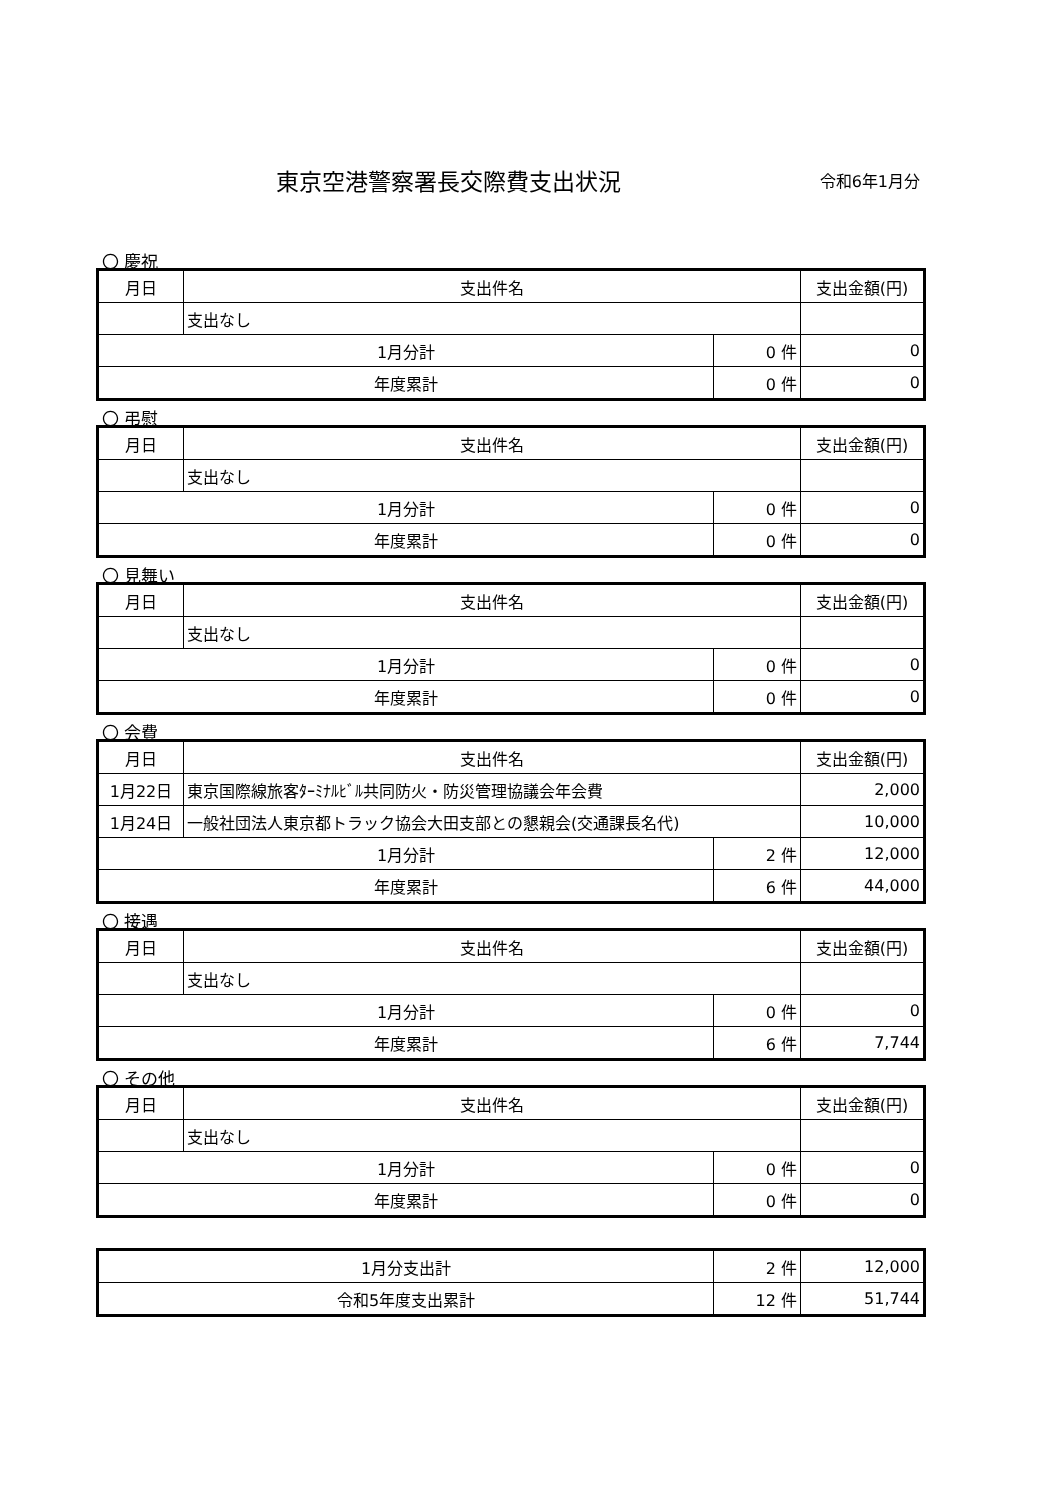東京空港警察署長交際費支出状況
令和6年1月分
〇 慶祝
| 月日 | 支出件名 | | 支出金額(円) |
| --- | --- | --- | --- |
| | 支出なし | | |
| 1月分計 | | 0 件 | 0 |
| 年度累計 | | 0 件 | 0 |
〇 弔慰
| 月日 | 支出件名 | | 支出金額(円) |
| --- | --- | --- | --- |
| | 支出なし | | |
| 1月分計 | | 0 件 | 0 |
| 年度累計 | | 0 件 | 0 |
〇 見舞い
| 月日 | 支出件名 | | 支出金額(円) |
| --- | --- | --- | --- |
| | 支出なし | | |
| 1月分計 | | 0 件 | 0 |
| 年度累計 | | 0 件 | 0 |
〇 会費
| 月日 | 支出件名 | | 支出金額(円) |
| --- | --- | --- | --- |
| 1月22日 | 東京国際線旅客ﾀｰﾐﾅﾙﾋﾞﾙ共同防火・防災管理協議会年会費 | | 2,000 |
| 1月24日 | 一般社団法人東京都トラック協会大田支部との懇親会(交通課長名代) | | 10,000 |
| 1月分計 | | 2 件 | 12,000 |
| 年度累計 | | 6 件 | 44,000 |
〇 接遇
| 月日 | 支出件名 | | 支出金額(円) |
| --- | --- | --- | --- |
| | 支出なし | | |
| 1月分計 | | 0 件 | 0 |
| 年度累計 | | 6 件 | 7,744 |
〇 その他
| 月日 | 支出件名 | | 支出金額(円) |
| --- | --- | --- | --- |
| | 支出なし | | |
| 1月分計 | | 0 件 | 0 |
| 年度累計 | | 0 件 | 0 |
| 1月分支出計 | 2 件 | 12,000 |
| 令和5年度支出累計 | 12 件 | 51,744 |